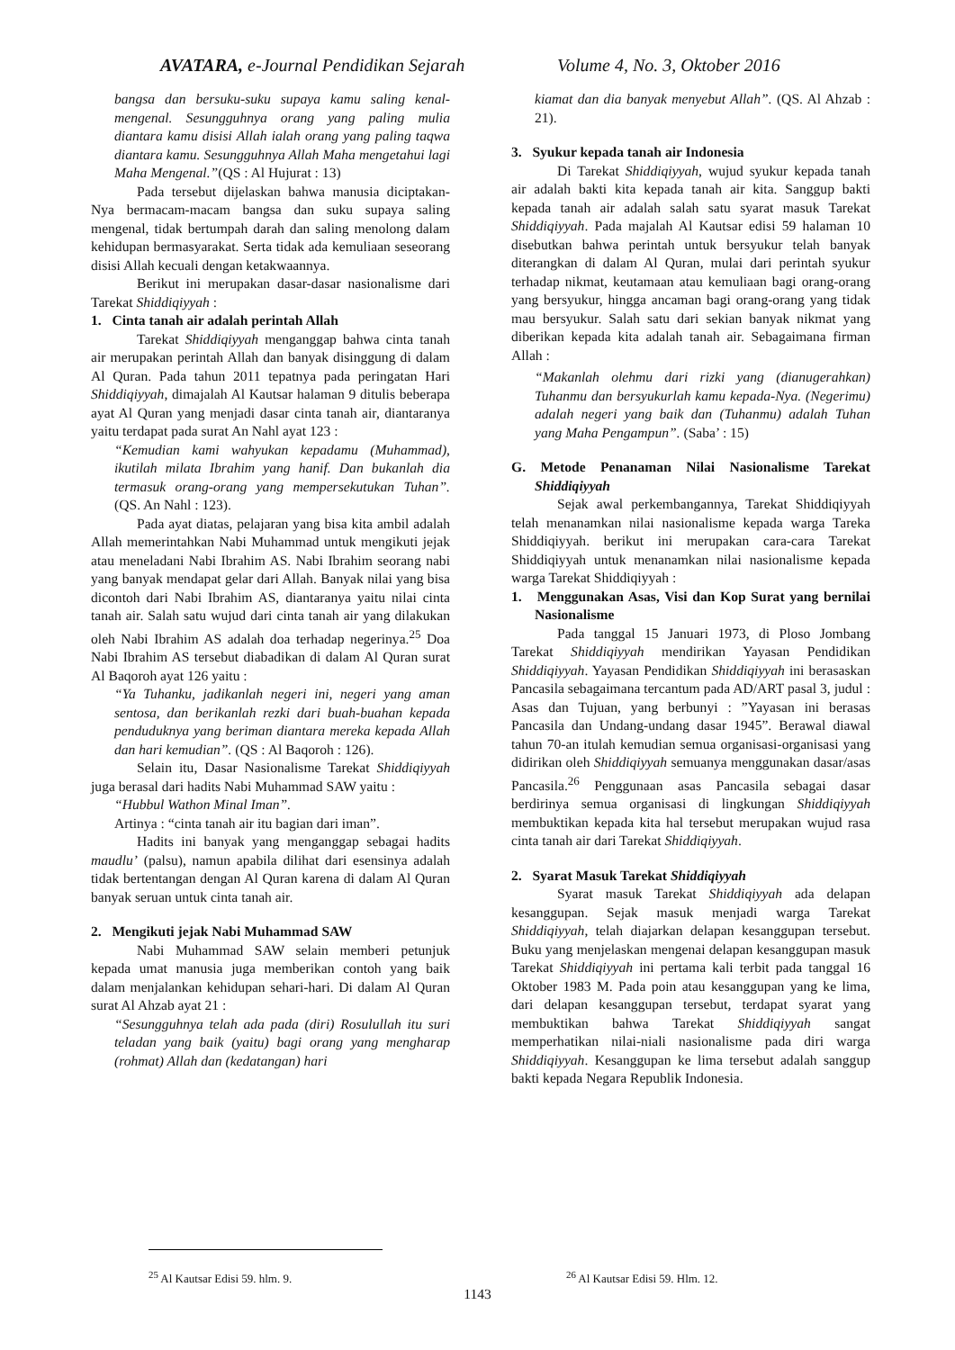AVATARA, e-Journal Pendidikan Sejarah Volume 4, No. 3, Oktober 2016
bangsa dan bersuku-suku supaya kamu saling kenal-mengenal. Sesungguhnya orang yang paling mulia diantara kamu disisi Allah ialah orang yang paling taqwa diantara kamu. Sesungguhnya Allah Maha mengetahui lagi Maha Mengenal.”(QS : Al Hujurat : 13)
Pada tersebut dijelaskan bahwa manusia diciptakan-Nya bermacam-macam bangsa dan suku supaya saling mengenal, tidak bertumpah darah dan saling menolong dalam kehidupan bermasyarakat. Serta tidak ada kemuliaan seseorang disisi Allah kecuali dengan ketakwaannya.
Berikut ini merupakan dasar-dasar nasionalisme dari Tarekat Shiddiqiyyah :
1. Cinta tanah air adalah perintah Allah
Tarekat Shiddiqiyyah menganggap bahwa cinta tanah air merupakan perintah Allah dan banyak disinggung di dalam Al Quran. Pada tahun 2011 tepatnya pada peringatan Hari Shiddiqiyyah, dimajalah Al Kautsar halaman 9 ditulis beberapa ayat Al Quran yang menjadi dasar cinta tanah air, diantaranya yaitu terdapat pada surat An Nahl ayat 123 :
“Kemudian kami wahyukan kepadamu (Muhammad), ikutilah milata Ibrahim yang hanif. Dan bukanlah dia termasuk orang-orang yang mempersekutukan Tuhan”. (QS. An Nahl : 123).
Pada ayat diatas, pelajaran yang bisa kita ambil adalah Allah memerintahkan Nabi Muhammad untuk mengikuti jejak atau meneladani Nabi Ibrahim AS. Nabi Ibrahim seorang nabi yang banyak mendapat gelar dari Allah. Banyak nilai yang bisa dicontoh dari Nabi Ibrahim AS, diantaranya yaitu nilai cinta tanah air. Salah satu wujud dari cinta tanah air yang dilakukan oleh Nabi Ibrahim AS adalah doa terhadap negerinya.<sup>25</sup> Doa Nabi Ibrahim AS tersebut diabadikan di dalam Al Quran surat Al Baqoroh ayat 126 yaitu :
“Ya Tuhanku, jadikanlah negeri ini, negeri yang aman sentosa, dan berikanlah rezki dari buah-buahan kepada penduduknya yang beriman diantara mereka kepada Allah dan hari kemudian”. (QS : Al Baqoroh : 126).
Selain itu, Dasar Nasionalisme Tarekat Shiddiqiyyah juga berasal dari hadits Nabi Muhammad SAW yaitu :
“Hubbul Wathon Minal Iman”.
Artinya : “cinta tanah air itu bagian dari iman”.
Hadits ini banyak yang menganggap sebagai hadits maudlu’ (palsu), namun apabila dilihat dari esensinya adalah tidak bertentangan dengan Al Quran karena di dalam Al Quran banyak seruan untuk cinta tanah air.
2. Mengikuti jejak Nabi Muhammad SAW
Nabi Muhammad SAW selain memberi petunjuk kepada umat manusia juga memberikan contoh yang baik dalam menjalankan kehidupan sehari-hari. Di dalam Al Quran surat Al Ahzab ayat 21 :
“Sesungguhnya telah ada pada (diri) Rosulullah itu suri teladan yang baik (yaitu) bagi orang yang mengharap (rohmat) Allah dan (kedatangan) hari
kiamat dan dia banyak menyebut Allah”. (QS. Al Ahzab : 21).
3. Syukur kepada tanah air Indonesia
Di Tarekat Shiddiqiyyah, wujud syukur kepada tanah air adalah bakti kita kepada tanah air kita. Sanggup bakti kepada tanah air adalah salah satu syarat masuk Tarekat Shiddiqiyyah. Pada majalah Al Kautsar edisi 59 halaman 10 disebutkan bahwa perintah untuk bersyukur telah banyak diterangkan di dalam Al Quran, mulai dari perintah syukur terhadap nikmat, keutamaan atau kemuliaan bagi orang-orang yang bersyukur, hingga ancaman bagi orang-orang yang tidak mau bersyukur. Salah satu dari sekian banyak nikmat yang diberikan kepada kita adalah tanah air. Sebagaimana firman Allah :
“Makanlah olehmu dari rizki yang (dianugerahkan) Tuhanmu dan bersyukurlah kamu kepada-Nya. (Negerimu) adalah negeri yang baik dan (Tuhanmu) adalah Tuhan yang Maha Pengampun”. (Saba’ : 15)
G. Metode Penanaman Nilai Nasionalisme Tarekat Shiddiqiyyah
Sejak awal perkembangannya, Tarekat Shiddiqiyyah telah menanamkan nilai nasionalisme kepada warga Tareka Shiddiqiyyah. berikut ini merupakan cara-cara Tarekat Shiddiqiyyah untuk menanamkan nilai nasionalisme kepada warga Tarekat Shiddiqiyyah :
1. Menggunakan Asas, Visi dan Kop Surat yang bernilai Nasionalisme
Pada tanggal 15 Januari 1973, di Ploso Jombang Tarekat Shiddiqiyyah mendirikan Yayasan Pendidikan Shiddiqiyyah. Yayasan Pendidikan Shiddiqiyyah ini berasaskan Pancasila sebagaimana tercantum pada AD/ART pasal 3, judul : Asas dan Tujuan, yang berbunyi : ”Yayasan ini berasas Pancasila dan Undang-undang dasar 1945”. Berawal diawal tahun 70-an itulah kemudian semua organisasi-organisasi yang didirikan oleh Shiddiqiyyah semuanya menggunakan dasar/asas Pancasila.<sup>26</sup> Penggunaan asas Pancasila sebagai dasar berdirinya semua organisasi di lingkungan Shiddiqiyyah membuktikan kepada kita hal tersebut merupakan wujud rasa cinta tanah air dari Tarekat Shiddiqiyyah.
2. Syarat Masuk Tarekat Shiddiqiyyah
Syarat masuk Tarekat Shiddiqiyyah ada delapan kesanggupan. Sejak masuk menjadi warga Tarekat Shiddiqiyyah, telah diajarkan delapan kesanggupan tersebut. Buku yang menjelaskan mengenai delapan kesanggupan masuk Tarekat Shiddiqiyyah ini pertama kali terbit pada tanggal 16 Oktober 1983 M. Pada poin atau kesanggupan yang ke lima, dari delapan kesanggupan tersebut, terdapat syarat yang membuktikan bahwa Tarekat Shiddiqiyyah sangat memperhatikan nilai-niali nasionalisme pada diri warga Shiddiqiyyah. Kesanggupan ke lima tersebut adalah sanggup bakti kepada Negara Republik Indonesia.
<sup>25</sup> Al Kautsar Edisi 59. hlm. 9.
<sup>26</sup> Al Kautsar Edisi 59. Hlm. 12.
1143